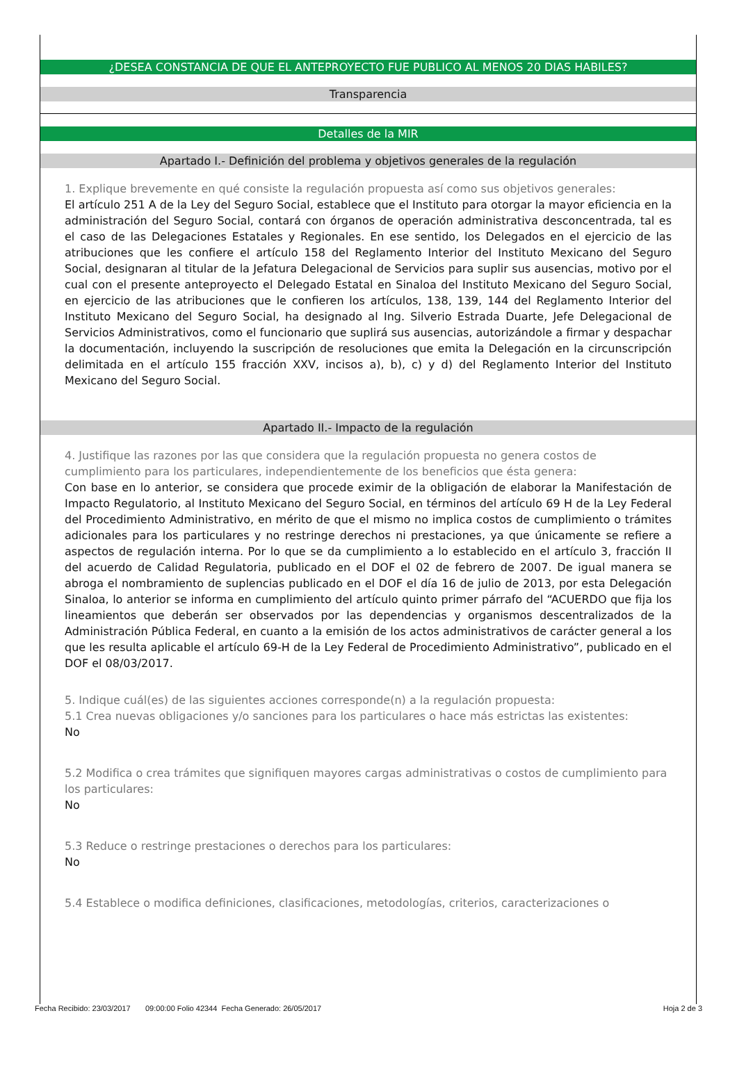¿DESEA CONSTANCIA DE QUE EL ANTEPROYECTO FUE PUBLICO AL MENOS 20 DIAS HABILES?
Transparencia
Detalles de la MIR
Apartado I.- Definición del problema y objetivos generales de la regulación
1. Explique brevemente en qué consiste la regulación propuesta así como sus objetivos generales:
El artículo 251 A de la Ley del Seguro Social, establece que el Instituto para otorgar la mayor eficiencia en la administración del Seguro Social, contará con órganos de operación administrativa desconcentrada, tal es el caso de las Delegaciones Estatales y Regionales. En ese sentido, los Delegados en el ejercicio de las atribuciones que les confiere el artículo 158 del Reglamento Interior del Instituto Mexicano del Seguro Social, designaran al titular de la Jefatura Delegacional de Servicios para suplir sus ausencias, motivo por el cual con el presente anteproyecto el Delegado Estatal en Sinaloa del Instituto Mexicano del Seguro Social, en ejercicio de las atribuciones que le confieren los artículos, 138, 139, 144 del Reglamento Interior del Instituto Mexicano del Seguro Social, ha designado al Ing. Silverio Estrada Duarte, Jefe Delegacional de Servicios Administrativos, como el funcionario que suplirá sus ausencias, autorizándole a firmar y despachar la documentación, incluyendo la suscripción de resoluciones que emita la Delegación en la circunscripción delimitada en el artículo 155 fracción XXV, incisos a), b), c) y d) del Reglamento Interior del Instituto Mexicano del Seguro Social.
Apartado II.- Impacto de la regulación
4. Justifique las razones por las que considera que la regulación propuesta no genera costos de cumplimiento para los particulares, independientemente de los beneficios que ésta genera:
Con base en lo anterior, se considera que procede eximir de la obligación de elaborar la Manifestación de Impacto Regulatorio, al Instituto Mexicano del Seguro Social, en términos del artículo 69 H de la Ley Federal del Procedimiento Administrativo, en mérito de que el mismo no implica costos de cumplimiento o trámites adicionales para los particulares y no restringe derechos ni prestaciones, ya que únicamente se refiere a aspectos de regulación interna. Por lo que se da cumplimiento a lo establecido en el artículo 3, fracción II del acuerdo de Calidad Regulatoria, publicado en el DOF el 02 de febrero de 2007. De igual manera se abroga el nombramiento de suplencias publicado en el DOF el día 16 de julio de 2013, por esta Delegación Sinaloa, lo anterior se informa en cumplimiento del artículo quinto primer párrafo del “ACUERDO que fija los lineamientos que deberán ser observados por las dependencias y organismos descentralizados de la Administración Pública Federal, en cuanto a la emisión de los actos administrativos de carácter general a los que les resulta aplicable el artículo 69-H de la Ley Federal de Procedimiento Administrativo”, publicado en el DOF el 08/03/2017.
5. Indique cuál(es) de las siguientes acciones corresponde(n) a la regulación propuesta:
5.1 Crea nuevas obligaciones y/o sanciones para los particulares o hace más estrictas las existentes:
No
5.2 Modifica o crea trámites que signifiquen mayores cargas administrativas o costos de cumplimiento para los particulares:
No
5.3 Reduce o restringe prestaciones o derechos para los particulares:
No
5.4 Establece o modifica definiciones, clasificaciones, metodologías, criterios, caracterizaciones o
Fecha Recibido: 23/03/2017 09:00:00 Folio 42344 Fecha Generado: 26/05/2017 Hoja 2 de 3